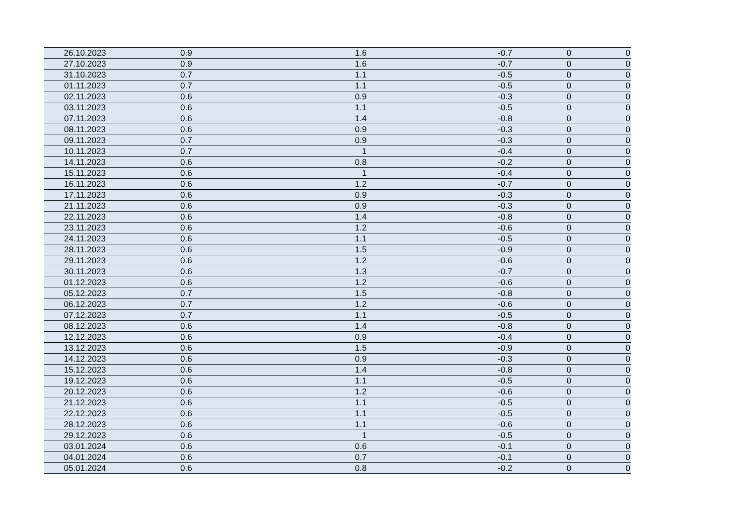| 26.10.2023 | 0.9 | 1.6 | -0.7 | 0 | 0 |
| 27.10.2023 | 0.9 | 1.6 | -0.7 | 0 | 0 |
| 31.10.2023 | 0.7 | 1.1 | -0.5 | 0 | 0 |
| 01.11.2023 | 0.7 | 1.1 | -0.5 | 0 | 0 |
| 02.11.2023 | 0.6 | 0.9 | -0.3 | 0 | 0 |
| 03.11.2023 | 0.6 | 1.1 | -0.5 | 0 | 0 |
| 07.11.2023 | 0.6 | 1.4 | -0.8 | 0 | 0 |
| 08.11.2023 | 0.6 | 0.9 | -0.3 | 0 | 0 |
| 09.11.2023 | 0.7 | 0.9 | -0.3 | 0 | 0 |
| 10.11.2023 | 0.7 | 1 | -0.4 | 0 | 0 |
| 14.11.2023 | 0.6 | 0.8 | -0.2 | 0 | 0 |
| 15.11.2023 | 0.6 | 1 | -0.4 | 0 | 0 |
| 16.11.2023 | 0.6 | 1.2 | -0.7 | 0 | 0 |
| 17.11.2023 | 0.6 | 0.9 | -0.3 | 0 | 0 |
| 21.11.2023 | 0.6 | 0.9 | -0.3 | 0 | 0 |
| 22.11.2023 | 0.6 | 1.4 | -0.8 | 0 | 0 |
| 23.11.2023 | 0.6 | 1.2 | -0.6 | 0 | 0 |
| 24.11.2023 | 0.6 | 1.1 | -0.5 | 0 | 0 |
| 28.11.2023 | 0.6 | 1.5 | -0.9 | 0 | 0 |
| 29.11.2023 | 0.6 | 1.2 | -0.6 | 0 | 0 |
| 30.11.2023 | 0.6 | 1.3 | -0.7 | 0 | 0 |
| 01.12.2023 | 0.6 | 1.2 | -0.6 | 0 | 0 |
| 05.12.2023 | 0.7 | 1.5 | -0.8 | 0 | 0 |
| 06.12.2023 | 0.7 | 1.2 | -0.6 | 0 | 0 |
| 07.12.2023 | 0.7 | 1.1 | -0.5 | 0 | 0 |
| 08.12.2023 | 0.6 | 1.4 | -0.8 | 0 | 0 |
| 12.12.2023 | 0.6 | 0.9 | -0.4 | 0 | 0 |
| 13.12.2023 | 0.6 | 1.5 | -0.9 | 0 | 0 |
| 14.12.2023 | 0.6 | 0.9 | -0.3 | 0 | 0 |
| 15.12.2023 | 0.6 | 1.4 | -0.8 | 0 | 0 |
| 19.12.2023 | 0.6 | 1.1 | -0.5 | 0 | 0 |
| 20.12.2023 | 0.6 | 1.2 | -0.6 | 0 | 0 |
| 21.12.2023 | 0.6 | 1.1 | -0.5 | 0 | 0 |
| 22.12.2023 | 0.6 | 1.1 | -0.5 | 0 | 0 |
| 28.12.2023 | 0.6 | 1.1 | -0.6 | 0 | 0 |
| 29.12.2023 | 0.6 | 1 | -0.5 | 0 | 0 |
| 03.01.2024 | 0.6 | 0.6 | -0.1 | 0 | 0 |
| 04.01.2024 | 0.6 | 0.7 | -0.1 | 0 | 0 |
| 05.01.2024 | 0.6 | 0.8 | -0.2 | 0 | 0 |